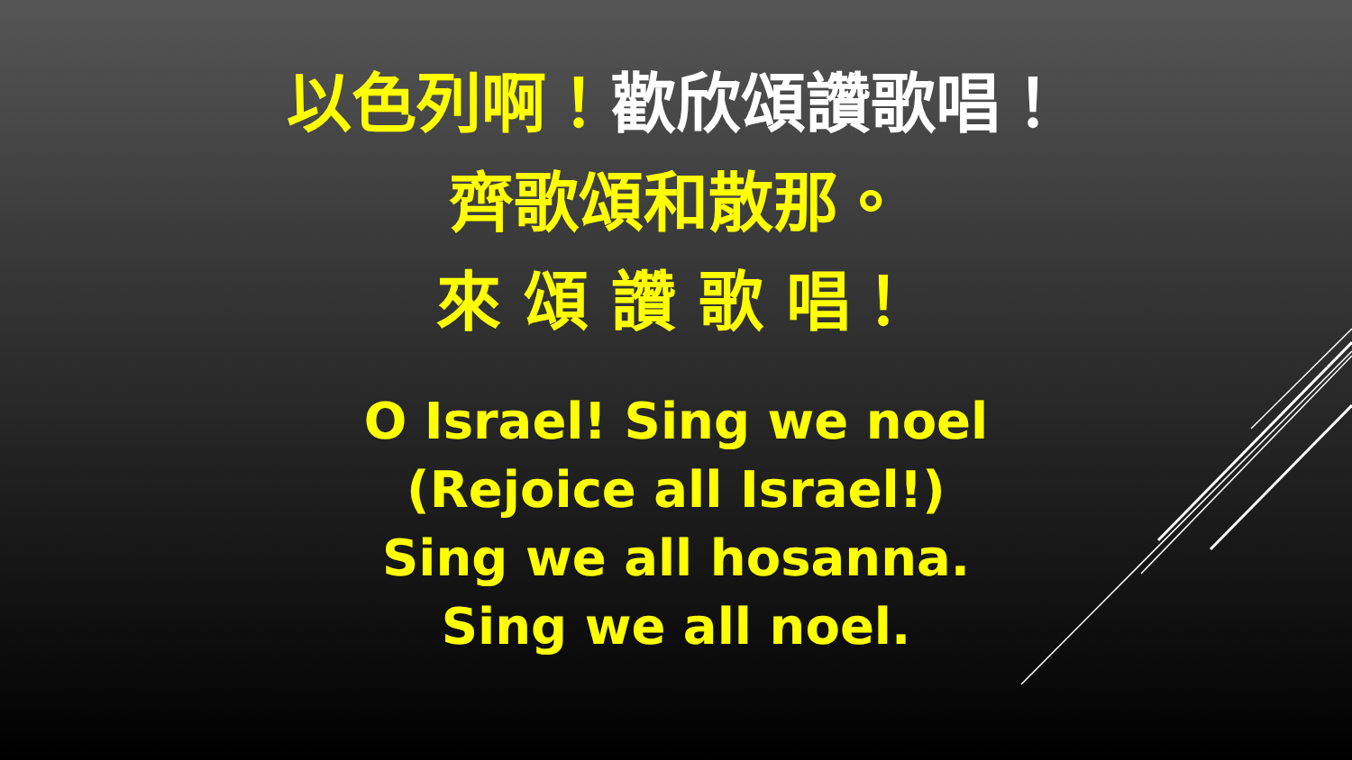以色列啊！歡欣頌讚歌唱！
齊歌頌和散那。
來 頌 讚 歌 唱！
O Israel! Sing we noel
(Rejoice all Israel!)
Sing we all hosanna.
Sing we all noel.